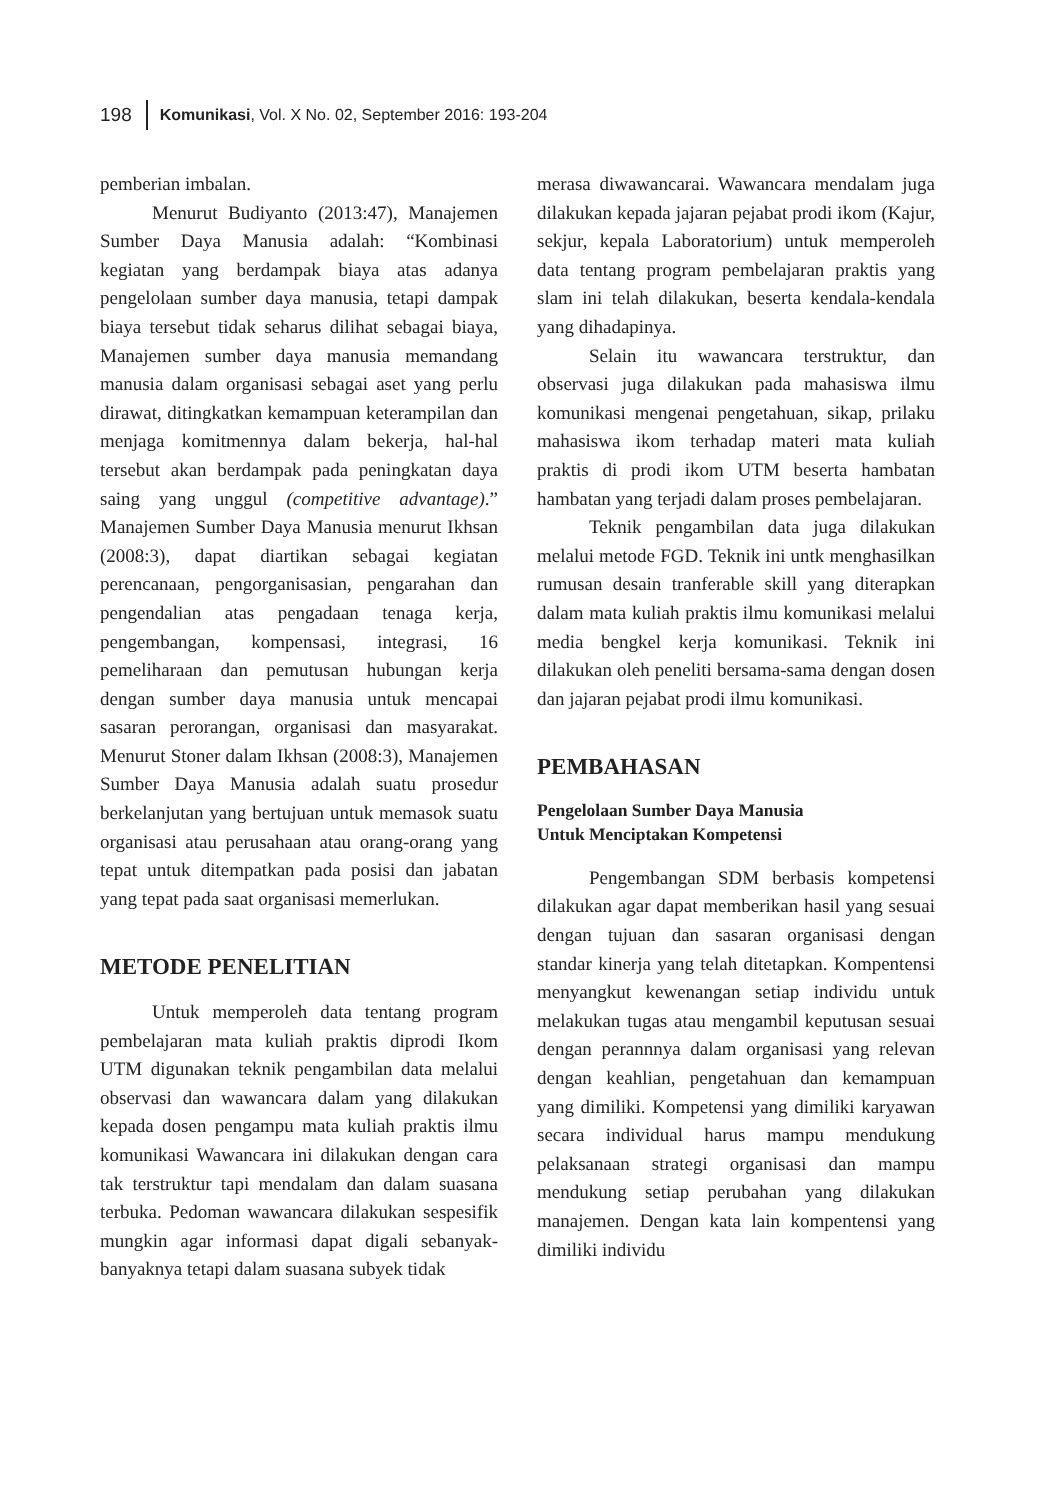198 Komunikasi, Vol. X No. 02, September 2016: 193-204
pemberian imbalan.
Menurut Budiyanto (2013:47), Manajemen Sumber Daya Manusia adalah: “Kombinasi kegiatan yang berdampak biaya atas adanya pengelolaan sumber daya manusia, tetapi dampak biaya tersebut tidak seharus dilihat sebagai biaya, Manajemen sumber daya manusia memandang manusia dalam organisasi sebagai aset yang perlu dirawat, ditingkatkan kemampuan keterampilan dan menjaga komitmennya dalam bekerja, hal-hal tersebut akan berdampak pada peningkatan daya saing yang unggul (competitive advantage).” Manajemen Sumber Daya Manusia menurut Ikhsan (2008:3), dapat diartikan sebagai kegiatan perencanaan, pengorganisasian, pengarahan dan pengendalian atas pengadaan tenaga kerja, pengembangan, kompensasi, integrasi, 16 pemeliharaan dan pemutusan hubungan kerja dengan sumber daya manusia untuk mencapai sasaran perorangan, organisasi dan masyarakat. Menurut Stoner dalam Ikhsan (2008:3), Manajemen Sumber Daya Manusia adalah suatu prosedur berkelanjutan yang bertujuan untuk memasok suatu organisasi atau perusahaan atau orang-orang yang tepat untuk ditempatkan pada posisi dan jabatan yang tepat pada saat organisasi memerlukan.
METODE PENELITIAN
Untuk memperoleh data tentang program pembelajaran mata kuliah praktis diprodi Ikom UTM digunakan teknik pengambilan data melalui observasi dan wawancara dalam yang dilakukan kepada dosen pengampu mata kuliah praktis ilmu komunikasi Wawancara ini dilakukan dengan cara tak terstruktur tapi mendalam dan dalam suasana terbuka. Pedoman wawancara dilakukan sespesifik mungkin agar informasi dapat digali sebanyak-banyaknya tetapi dalam suasana subyek tidak
merasa diwawancarai. Wawancara mendalam juga dilakukan kepada jajaran pejabat prodi ikom (Kajur, sekjur, kepala Laboratorium) untuk memperoleh data tentang program pembelajaran praktis yang slam ini telah dilakukan, beserta kendala-kendala yang dihadapinya.
Selain itu wawancara terstruktur, dan observasi juga dilakukan pada mahasiswa ilmu komunikasi mengenai pengetahuan, sikap, prilaku mahasiswa ikom terhadap materi mata kuliah praktis di prodi ikom UTM beserta hambatan hambatan yang terjadi dalam proses pembelajaran.
Teknik pengambilan data juga dilakukan melalui metode FGD. Teknik ini untk menghasilkan rumusan desain tranferable skill yang diterapkan dalam mata kuliah praktis ilmu komunikasi melalui media bengkel kerja komunikasi. Teknik ini dilakukan oleh peneliti bersama-sama dengan dosen dan jajaran pejabat prodi ilmu komunikasi.
PEMBAHASAN
Pengelolaan Sumber Daya Manusia
Untuk Menciptakan Kompetensi
Pengembangan SDM berbasis kompetensi dilakukan agar dapat memberikan hasil yang sesuai dengan tujuan dan sasaran organisasi dengan standar kinerja yang telah ditetapkan. Kompentensi menyangkut kewenangan setiap individu untuk melakukan tugas atau mengambil keputusan sesuai dengan perannnya dalam organisasi yang relevan dengan keahlian, pengetahuan dan kemampuan yang dimiliki. Kompetensi yang dimiliki karyawan secara individual harus mampu mendukung pelaksanaan strategi organisasi dan mampu mendukung setiap perubahan yang dilakukan manajemen. Dengan kata lain kompentensi yang dimiliki individu